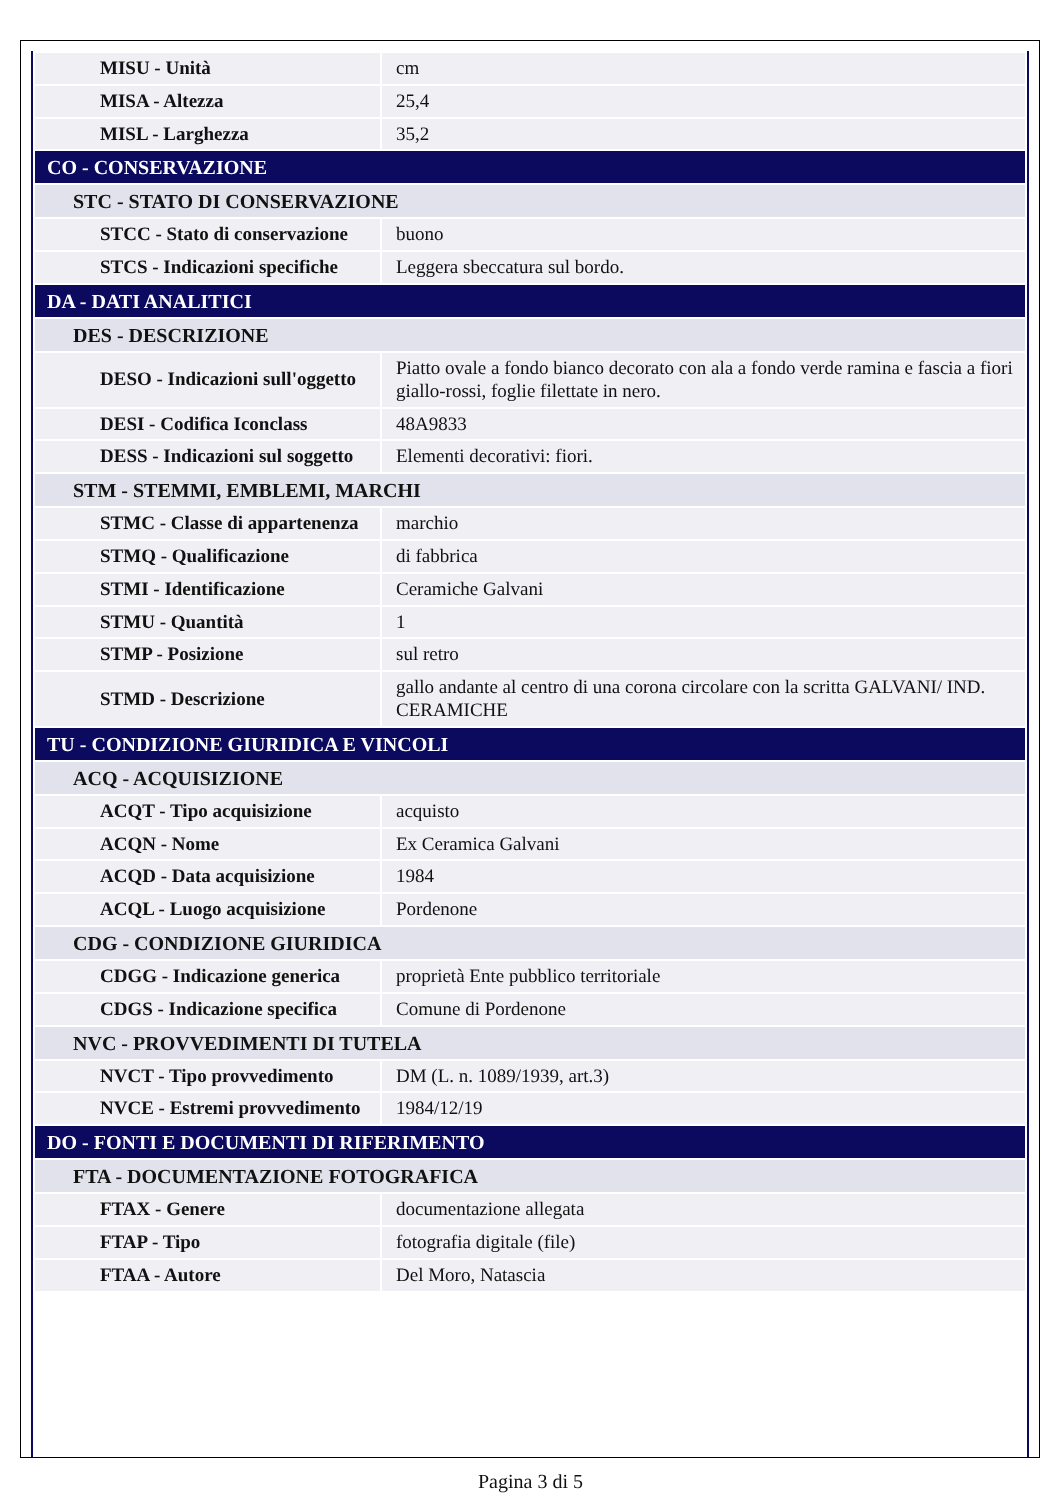| MISU - Unità | cm |
| MISA - Altezza | 25,4 |
| MISL - Larghezza | 35,2 |
| CO - CONSERVAZIONE | |
| STC - STATO DI CONSERVAZIONE | |
| STCC - Stato di conservazione | buono |
| STCS - Indicazioni specifiche | Leggera sbeccatura sul bordo. |
| DA - DATI ANALITICI | |
| DES - DESCRIZIONE | |
| DESO - Indicazioni sull'oggetto | Piatto ovale a fondo bianco decorato con ala a fondo verde ramina e fascia a fiori giallo-rossi, foglie filettate in nero. |
| DESI - Codifica Iconclass | 48A9833 |
| DESS - Indicazioni sul soggetto | Elementi decorativi: fiori. |
| STM - STEMMI, EMBLEMI, MARCHI | |
| STMC - Classe di appartenenza | marchio |
| STMQ - Qualificazione | di fabbrica |
| STMI - Identificazione | Ceramiche Galvani |
| STMU - Quantità | 1 |
| STMP - Posizione | sul retro |
| STMD - Descrizione | gallo andante al centro di una corona circolare con la scritta GALVANI/ IND. CERAMICHE |
| TU - CONDIZIONE GIURIDICA E VINCOLI | |
| ACQ - ACQUISIZIONE | |
| ACQT - Tipo acquisizione | acquisto |
| ACQN - Nome | Ex Ceramica Galvani |
| ACQD - Data acquisizione | 1984 |
| ACQL - Luogo acquisizione | Pordenone |
| CDG - CONDIZIONE GIURIDICA | |
| CDGG - Indicazione generica | proprietà Ente pubblico territoriale |
| CDGS - Indicazione specifica | Comune di Pordenone |
| NVC - PROVVEDIMENTI DI TUTELA | |
| NVCT - Tipo provvedimento | DM (L. n. 1089/1939, art.3) |
| NVCE - Estremi provvedimento | 1984/12/19 |
| DO - FONTI E DOCUMENTI DI RIFERIMENTO | |
| FTA - DOCUMENTAZIONE FOTOGRAFICA | |
| FTAX - Genere | documentazione allegata |
| FTAP - Tipo | fotografia digitale (file) |
| FTAA - Autore | Del Moro, Natascia |
Pagina 3 di 5